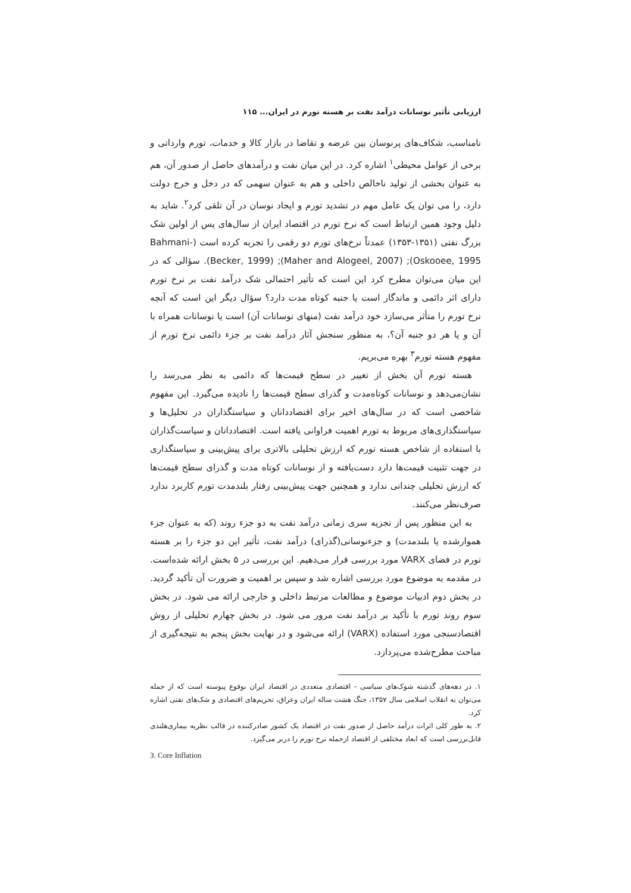ارزیابی تأثیر نوسانات درآمد نفت بر هسته تورم در ایران... ۱۱۵
نامناسب، شکاف‌های پرنوسان بین عرضه و تقاضا در بازار کالا و خدمات، تورم وارداتی و برخی از عوامل محیطی<sup>۱</sup> اشاره کرد. در این میان نفت و درآمدهای حاصل از صدور آن، هم به عنوان بخشی از تولید ناخالص داخلی و هم به عنوان سهمی که در دخل و خرج دولت دارد، را می توان یک عامل مهم در تشدید تورم و ایجاد نوسان در آن تلقی کرد<sup>۲</sup>. شاید به دلیل وجود همین ارتباط است که نرخ تورم در اقتصاد ایران از سال‌های پس از اولین شک بزرگ نفتی (۱۳۵۱-۱۳۵۳) عمدتاً نرخ‌های تورم دو رقمی را تجربه کرده است (Bahmani-Oskooee, 1995); (Maher and Alogeel, 2007); (Becker, 1999). سؤالی که در این میان می‌توان مطرح کرد این است که تأثیر احتمالی شک درآمد نفت بر نرخ تورم دارای اثر دائمی و ماندگار است یا جنبه کوتاه مدت دارد؟ سؤال دیگر این است که آنچه نرخ تورم را متأثر می‌سازد خود درآمد نفت (منهای نوسانات آن) است یا نوسانات همراه با آن و یا هر دو جنبه آن؟، به منظور سنجش آثار درآمد نفت بر جزء دائمی نرخ تورم از مفهوم هسته تورم<sup>۳</sup> بهره می‌بریم.
هسته تورم آن بخش از تغییر در سطح قیمت‌ها که دائمی به نظر می‌رسد را نشان‌می‌دهد و نوسانات کوتاه‌مدت و گذرای سطح قیمت‌ها را نادیده می‌گیرد. این مفهوم شاخصی است که در سال‌های اخیر برای اقتصاددانان و سیاستگذاران در تحلیل‌ها و سیاستگذاری‌های مربوط به تورم اهمیت فراوانی یافته است. اقتصاددانان و سیاست‌گذاران با استفاده از شاخص هسته تورم که ارزش تحلیلی بالاتری برای پیش‌بینی و سیاستگذاری در جهت تثبیت قیمت‌ها دارد دست‌یافته و از نوسانات کوتاه مدت و گذرای سطح قیمت‌ها که ارزش تحلیلی چندانی ندارد و همچنین جهت پیش‌بینی رفتار بلندمدت تورم کاربرد ندارد صرف‌نظر می‌کنند.
به این منظور پس از تجزیه سری زمانی درآمد نفت به دو جزء روند (که به عنوان جزء هموارشده یا بلندمدت) و جزءنوسانی(گذرای) درآمد نفت، تأثیر این دو جزء را بر هسته تورم در فضای VARX مورد بررسی قرار می‌دهیم. این بررسی در ۵ بخش ارائه شده‌است. در مقدمه به موضوع مورد بررسی اشاره شد و سپس بر اهمیت و ضرورت آن تأکید گردید. در بخش دوم ادبیات موضوع و مطالعات مرتبط داخلی و خارجی ارائه می شود. در بخش سوم روند تورم با تأکید بر درآمد نفت مرور می شود. در بخش چهارم تحلیلی از روش اقتصادسنجی مورد استفاده (VARX) ارائه می‌شود و در نهایت بخش پنجم به نتیجه‌گیری از مباحث مطرح‌شده می‌پردازد.
۱. در دهه‌های گذشته شوک‌های سیاسی - اقتصادی متعددی در اقتصاد ایران بوقوع پیوسته است که از جمله می‌توان به انقلاب اسلامی سال ۱۳۵۷، جنگ هشت ساله ایران وعراق، تحریم‌های اقتصادی و شک‌های نفتی اشاره کرد.
۲. به طور کلی اثرات درآمد حاصل از صدور نفت در اقتصاد یک کشور صادرکننده در قالب نظریه بیماری‌هلندی قابل‌بررسی است که ابعاد مختلفی از اقتصاد ازجمله نرخ تورم را دربر می‌گیرد.
3. Core Inflation